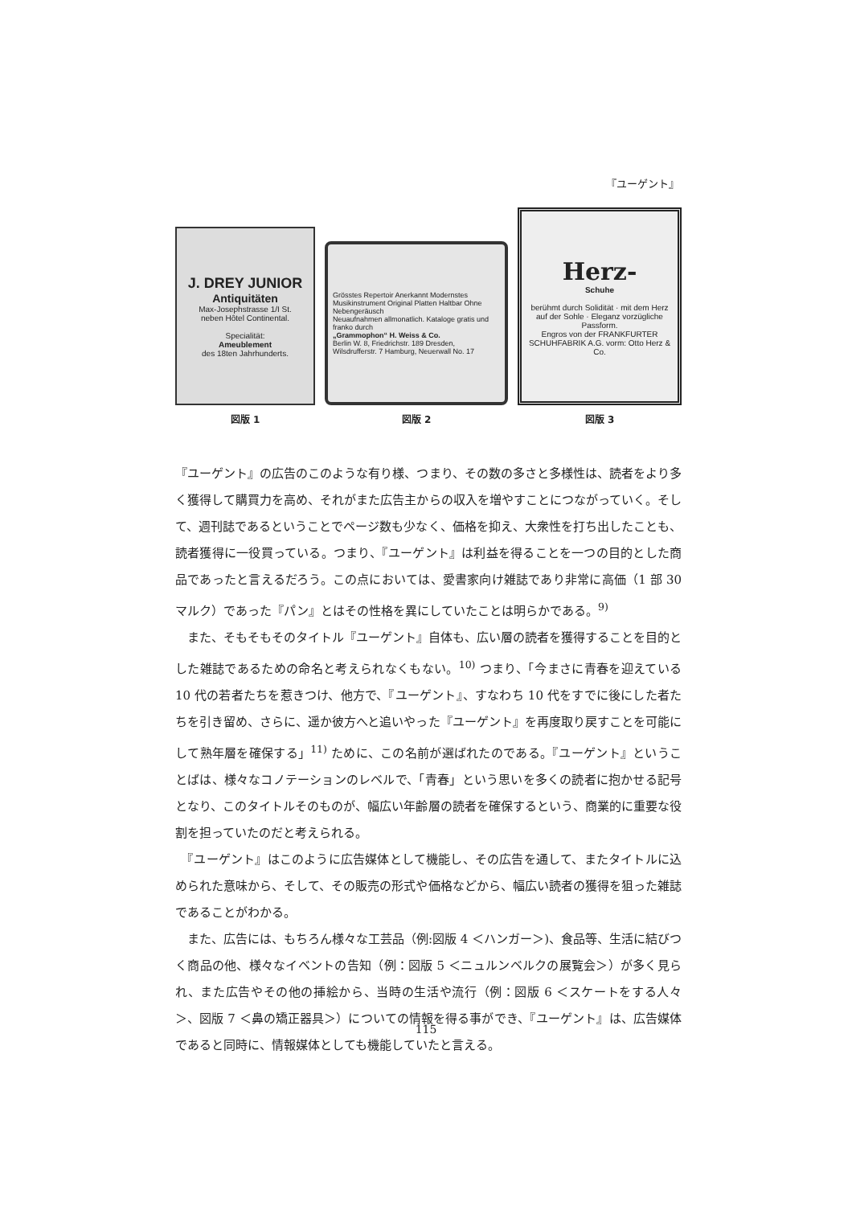『ユーゲント』
J. DREY JUNIOR
Antiquitäten
Max-Josephstrasse 1/I St.
neben Hôtel Continental.
Specialität:
Ameublement
des 18ten Jahrhunderts.
図版 1
Grösstes Repertoir Anerkannt Modernstes Musikinstrument Original Platten Haltbar Ohne Nebengeräusch
Neuaufnahmen allmonatlich. Kataloge gratis und franko durch
„Grammophon“ H. Weiss & Co.
Berlin W. 8, Friedrichstr. 189 Dresden, Wilsdrufferstr. 7 Hamburg, Neuerwall No. 17
図版 2
Herz-
Schuhe
berühmt durch Solidität · mit dem Herz auf der Sohle · Eleganz vorzügliche Passform.
Engros von der FRANKFURTER SCHUHFABRIK A.G. vorm: Otto Herz & Co.
図版 3
『ユーゲント』の広告のこのような有り様、つまり、その数の多さと多様性は、読者をより多く獲得して購買力を高め、それがまた広告主からの収入を増やすことにつながっていく。そして、週刊誌であるということでページ数も少なく、価格を抑え、大衆性を打ち出したことも、読者獲得に一役買っている。つまり、『ユーゲント』は利益を得ることを一つの目的とした商品であったと言えるだろう。この点においては、愛書家向け雑誌であり非常に高価（1 部 30 マルク）であった『パン』とはその性格を異にしていたことは明らかである。<sup>9)</sup>
　また、そもそもそのタイトル『ユーゲント』自体も、広い層の読者を獲得することを目的とした雑誌であるための命名と考えられなくもない。<sup>10)</sup> つまり、「今まさに青春を迎えている 10 代の若者たちを惹きつけ、他方で、『ユーゲント』、すなわち 10 代をすでに後にした者たちを引き留め、さらに、遥か彼方へと追いやった『ユーゲント』を再度取り戻すことを可能にして熟年層を確保する」<sup>11)</sup> ために、この名前が選ばれたのである。『ユーゲント』ということばは、様々なコノテーションのレベルで、「青春」という思いを多くの読者に抱かせる記号となり、このタイトルそのものが、幅広い年齢層の読者を確保するという、商業的に重要な役割を担っていたのだと考えられる。
　『ユーゲント』はこのように広告媒体として機能し、その広告を通して、またタイトルに込められた意味から、そして、その販売の形式や価格などから、幅広い読者の獲得を狙った雑誌であることがわかる。
　また、広告には、もちろん様々な工芸品（例:図版 4 ＜ハンガー＞)、食品等、生活に結びつく商品の他、様々なイベントの告知（例：図版 5 ＜ニュルンベルクの展覧会＞）が多く見られ、また広告やその他の挿絵から、当時の生活や流行（例：図版 6 ＜スケートをする人々＞、図版 7 ＜鼻の矯正器具＞）についての情報を得る事ができ、『ユーゲント』は、広告媒体であると同時に、情報媒体としても機能していたと言える。
115